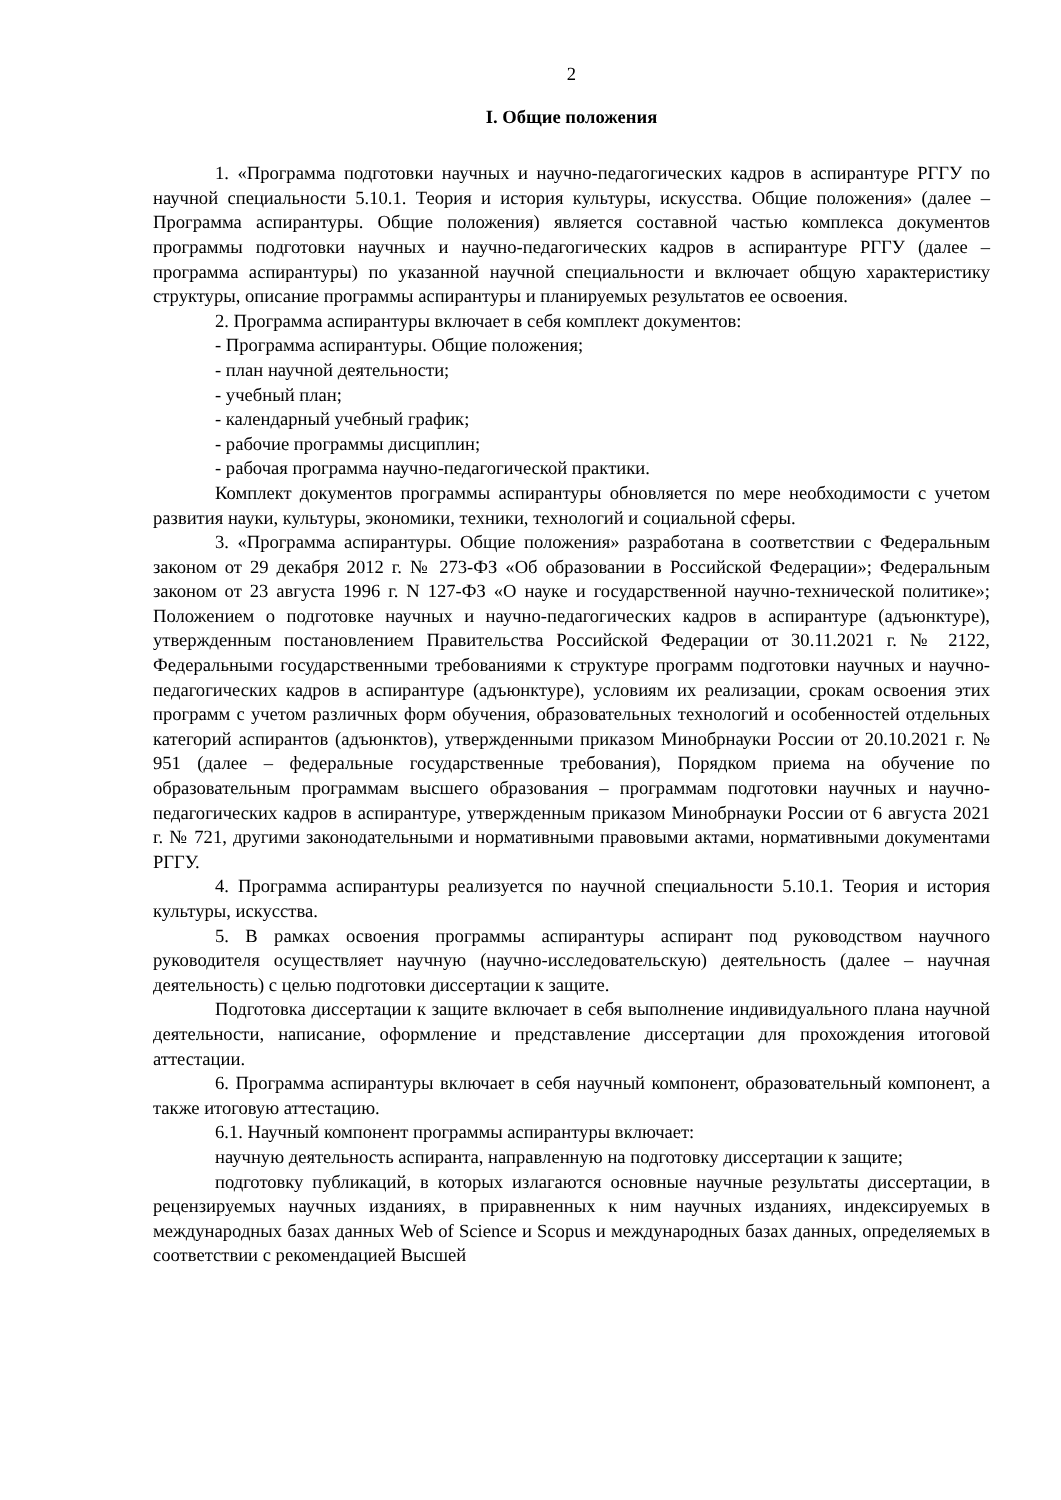2
I. Общие положения
1. «Программа подготовки научных и научно-педагогических кадров в аспирантуре РГГУ по научной специальности 5.10.1. Теория и история культуры, искусства. Общие положения» (далее – Программа аспирантуры. Общие положения) является составной частью комплекса документов программы подготовки научных и научно-педагогических кадров в аспирантуре РГГУ (далее – программа аспирантуры) по указанной научной специальности и включает общую характеристику структуры, описание программы аспирантуры и планируемых результатов ее освоения.
2. Программа аспирантуры включает в себя комплект документов:
- Программа аспирантуры. Общие положения;
- план научной деятельности;
- учебный план;
- календарный учебный график;
- рабочие программы дисциплин;
- рабочая программа научно-педагогической практики.
Комплект документов программы аспирантуры обновляется по мере необходимости с учетом развития науки, культуры, экономики, техники, технологий и социальной сферы.
3. «Программа аспирантуры. Общие положения» разработана в соответствии с Федеральным законом от 29 декабря 2012 г. № 273-ФЗ «Об образовании в Российской Федерации»; Федеральным законом от 23 августа 1996 г. N 127-ФЗ «О науке и государственной научно-технической политике»; Положением о подготовке научных и научно-педагогических кадров в аспирантуре (адъюнктуре), утвержденным постановлением Правительства Российской Федерации от 30.11.2021 г. № 2122, Федеральными государственными требованиями к структуре программ подготовки научных и научно-педагогических кадров в аспирантуре (адъюнктуре), условиям их реализации, срокам освоения этих программ с учетом различных форм обучения, образовательных технологий и особенностей отдельных категорий аспирантов (адъюнктов), утвержденными приказом Минобрнауки России от 20.10.2021 г. № 951 (далее – федеральные государственные требования), Порядком приема на обучение по образовательным программам высшего образования – программам подготовки научных и научно-педагогических кадров в аспирантуре, утвержденным приказом Минобрнауки России от 6 августа 2021 г. № 721, другими законодательными и нормативными правовыми актами, нормативными документами РГГУ.
4. Программа аспирантуры реализуется по научной специальности 5.10.1. Теория и история культуры, искусства.
5. В рамках освоения программы аспирантуры аспирант под руководством научного руководителя осуществляет научную (научно-исследовательскую) деятельность (далее – научная деятельность) с целью подготовки диссертации к защите.
Подготовка диссертации к защите включает в себя выполнение индивидуального плана научной деятельности, написание, оформление и представление диссертации для прохождения итоговой аттестации.
6. Программа аспирантуры включает в себя научный компонент, образовательный компонент, а также итоговую аттестацию.
6.1. Научный компонент программы аспирантуры включает:
научную деятельность аспиранта, направленную на подготовку диссертации к защите;
подготовку публикаций, в которых излагаются основные научные результаты диссертации, в рецензируемых научных изданиях, в приравненных к ним научных изданиях, индексируемых в международных базах данных Web of Science и Scopus и международных базах данных, определяемых в соответствии с рекомендацией Высшей